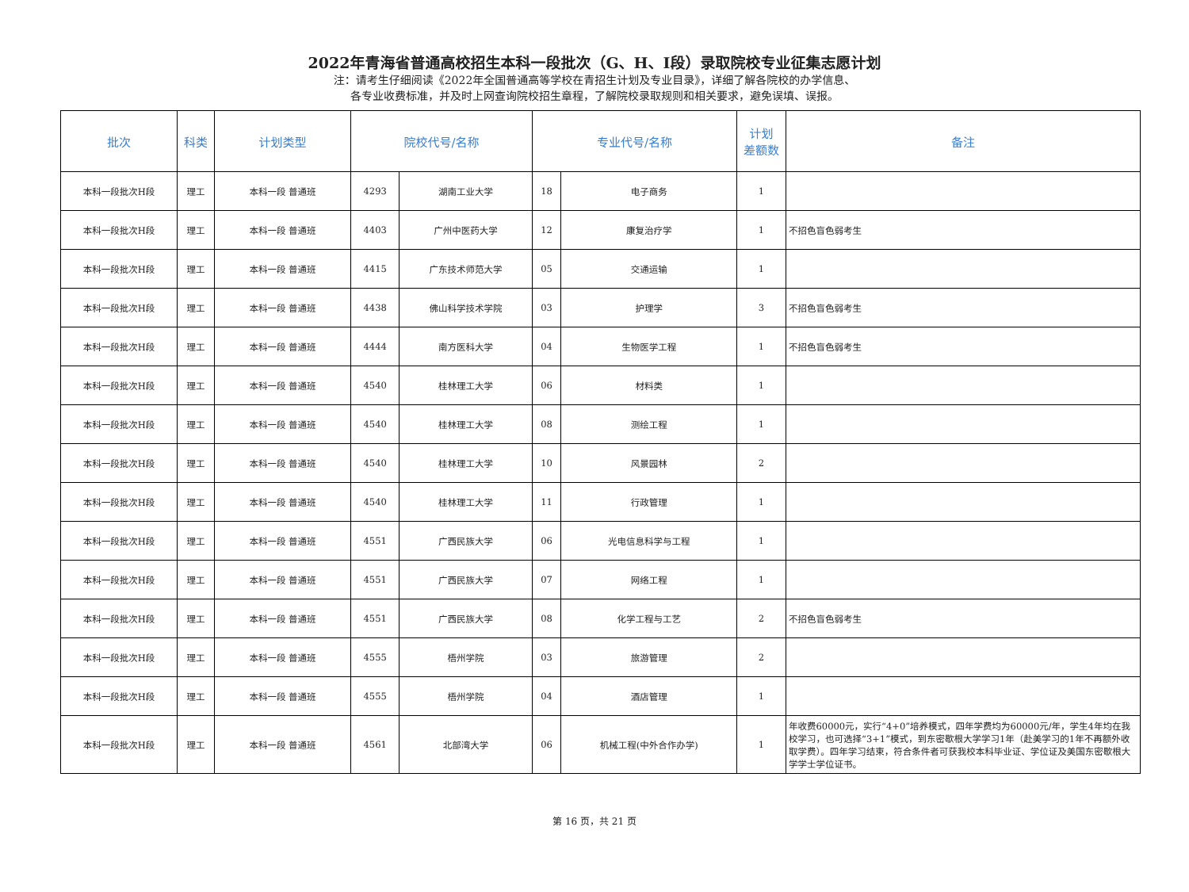2022年青海省普通高校招生本科一段批次（G、H、I段）录取院校专业征集志愿计划
注：请考生仔细阅读《2022年全国普通高等学校在青招生计划及专业目录》，详细了解各院校的办学信息、
各专业收费标准，并及时上网查询院校招生章程，了解院校录取规则和相关要求，避免误填、误报。
| 批次 | 科类 | 计划类型 | 院校代号/名称 | | 专业代号/名称 | | 计划 差额数 | 备注 |
| --- | --- | --- | --- | --- | --- | --- | --- | --- |
| 本科一段批次H段 | 理工 | 本科一段 普通班 | 4293 | 湖南工业大学 | 18 | 电子商务 | 1 | |
| 本科一段批次H段 | 理工 | 本科一段 普通班 | 4403 | 广州中医药大学 | 12 | 康复治疗学 | 1 | 不招色盲色弱考生 |
| 本科一段批次H段 | 理工 | 本科一段 普通班 | 4415 | 广东技术师范大学 | 05 | 交通运输 | 1 | |
| 本科一段批次H段 | 理工 | 本科一段 普通班 | 4438 | 佛山科学技术学院 | 03 | 护理学 | 3 | 不招色盲色弱考生 |
| 本科一段批次H段 | 理工 | 本科一段 普通班 | 4444 | 南方医科大学 | 04 | 生物医学工程 | 1 | 不招色盲色弱考生 |
| 本科一段批次H段 | 理工 | 本科一段 普通班 | 4540 | 桂林理工大学 | 06 | 材料类 | 1 | |
| 本科一段批次H段 | 理工 | 本科一段 普通班 | 4540 | 桂林理工大学 | 08 | 测绘工程 | 1 | |
| 本科一段批次H段 | 理工 | 本科一段 普通班 | 4540 | 桂林理工大学 | 10 | 风景园林 | 2 | |
| 本科一段批次H段 | 理工 | 本科一段 普通班 | 4540 | 桂林理工大学 | 11 | 行政管理 | 1 | |
| 本科一段批次H段 | 理工 | 本科一段 普通班 | 4551 | 广西民族大学 | 06 | 光电信息科学与工程 | 1 | |
| 本科一段批次H段 | 理工 | 本科一段 普通班 | 4551 | 广西民族大学 | 07 | 网络工程 | 1 | |
| 本科一段批次H段 | 理工 | 本科一段 普通班 | 4551 | 广西民族大学 | 08 | 化学工程与工艺 | 2 | 不招色盲色弱考生 |
| 本科一段批次H段 | 理工 | 本科一段 普通班 | 4555 | 梧州学院 | 03 | 旅游管理 | 2 | |
| 本科一段批次H段 | 理工 | 本科一段 普通班 | 4555 | 梧州学院 | 04 | 酒店管理 | 1 | |
| 本科一段批次H段 | 理工 | 本科一段 普通班 | 4561 | 北部湾大学 | 06 | 机械工程(中外合作办学) | 1 | 年收费60000元，实行“4+0”培养模式，四年学费均为60000元/年，学生4年均在我校学习，也可选择“3+1”模式，到东密歇根大学学习1年（赴美学习的1年不再额外收取学费）。四年学习结束，符合条件者可获我校本科毕业证、学位证及美国东密歇根大学学士学位证书。 |
第 16 页，共 21 页